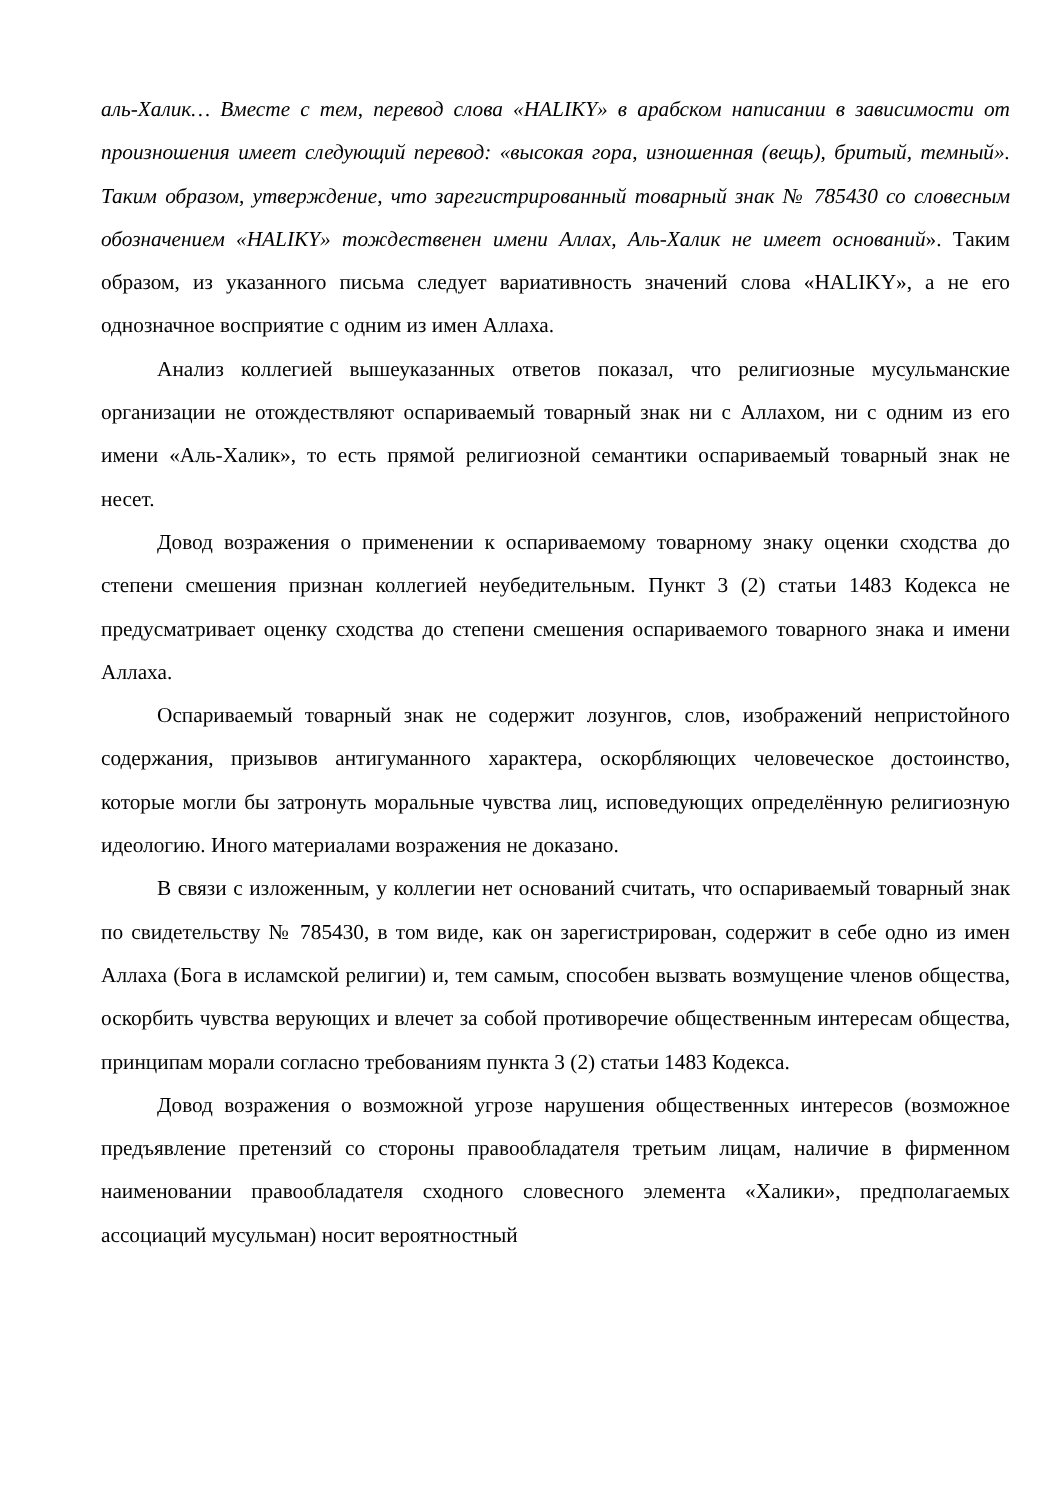аль-Халик… Вместе с тем, перевод слова «HALIKY» в арабском написании в зависимости от произношения имеет следующий перевод: «высокая гора, изношенная (вещь), бритый, темный». Таким образом, утверждение, что зарегистрированный товарный знак № 785430 со словесным обозначением «HALIKY» тождественен имени Аллах, Аль-Халик не имеет оснований». Таким образом, из указанного письма следует вариативность значений слова «HALIKY», а не его однозначное восприятие с одним из имен Аллаха.
Анализ коллегией вышеуказанных ответов показал, что религиозные мусульманские организации не отождествляют оспариваемый товарный знак ни с Аллахом, ни с одним из его имени «Аль-Халик», то есть прямой религиозной семантики оспариваемый товарный знак не несет.
Довод возражения о применении к оспариваемому товарному знаку оценки сходства до степени смешения признан коллегией неубедительным. Пункт 3 (2) статьи 1483 Кодекса не предусматривает оценку сходства до степени смешения оспариваемого товарного знака и имени Аллаха.
Оспариваемый товарный знак не содержит лозунгов, слов, изображений непристойного содержания, призывов антигуманного характера, оскорбляющих человеческое достоинство, которые могли бы затронуть моральные чувства лиц, исповедующих определённую религиозную идеологию. Иного материалами возражения не доказано.
В связи с изложенным, у коллегии нет оснований считать, что оспариваемый товарный знак по свидетельству № 785430, в том виде, как он зарегистрирован, содержит в себе одно из имен Аллаха (Бога в исламской религии) и, тем самым, способен вызвать возмущение членов общества, оскорбить чувства верующих и влечет за собой противоречие общественным интересам общества, принципам морали согласно требованиям пункта 3 (2) статьи 1483 Кодекса.
Довод возражения о возможной угрозе нарушения общественных интересов (возможное предъявление претензий со стороны правообладателя третьим лицам, наличие в фирменном наименовании правообладателя сходного словесного элемента «Халики», предполагаемых ассоциаций мусульман) носит вероятностный